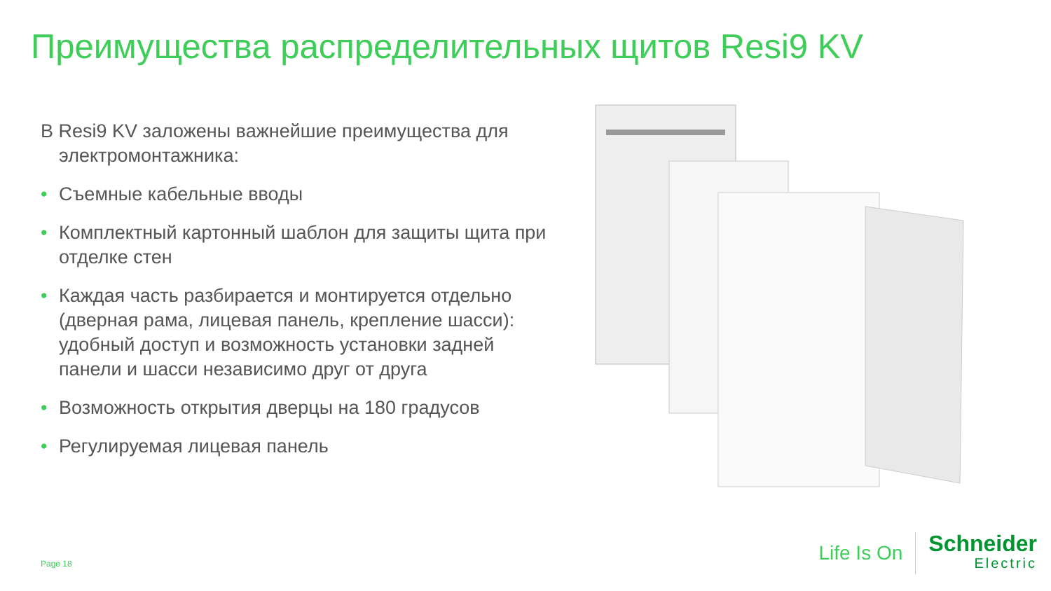Преимущества распределительных щитов Resi9 KV
В Resi9 KV заложены важнейшие преимущества для электромонтажника:
• Съемные кабельные вводы
• Комплектный картонный шаблон для защиты щита при отделке стен
• Каждая часть разбирается и монтируется отдельно (дверная рама, лицевая панель, крепление шасси): удобный доступ и возможность установки задней панели и шасси независимо друг от друга
• Возможность открытия дверцы на 180 градусов
• Регулируемая лицевая панель
Page 18
Life Is On
Schneider
Electric